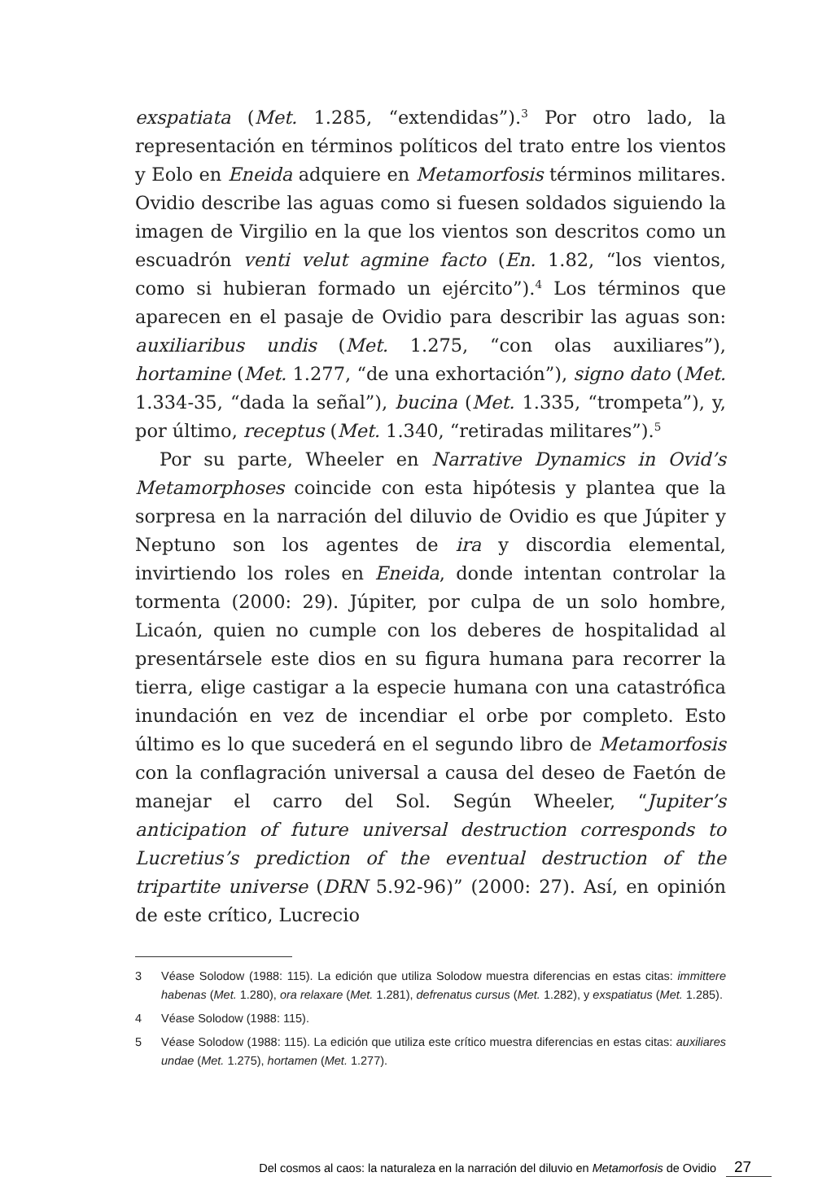exspatiata (Met. 1.285, “extendidas”).<sup>3</sup> Por otro lado, la representación en términos políticos del trato entre los vientos y Eolo en Eneida adquiere en Metamorfosis términos militares. Ovidio describe las aguas como si fuesen soldados siguiendo la imagen de Virgilio en la que los vientos son descritos como un escuadrón venti velut agmine facto (En. 1.82, “los vientos, como si hubieran formado un ejército”).<sup>4</sup> Los términos que aparecen en el pasaje de Ovidio para describir las aguas son: auxiliaribus undis (Met. 1.275, “con olas auxiliares”), hortamine (Met. 1.277, “de una exhortación”), signo dato (Met. 1.334-35, “dada la señal”), bucina (Met. 1.335, “trompeta”), y, por último, receptus (Met. 1.340, “retiradas militares”).<sup>5</sup>
Por su parte, Wheeler en Narrative Dynamics in Ovid’s Metamorphoses coincide con esta hipótesis y plantea que la sorpresa en la narración del diluvio de Ovidio es que Júpiter y Neptuno son los agentes de ira y discordia elemental, invirtiendo los roles en Eneida, donde intentan controlar la tormenta (2000: 29). Júpiter, por culpa de un solo hombre, Licaón, quien no cumple con los deberes de hospitalidad al presentársele este dios en su figura humana para recorrer la tierra, elige castigar a la especie humana con una catastrófica inundación en vez de incendiar el orbe por completo. Esto último es lo que sucederá en el segundo libro de Metamorfosis con la conflagración universal a causa del deseo de Faetón de manejar el carro del Sol. Según Wheeler, “Jupiter’s anticipation of future universal destruction corresponds to Lucretius’s prediction of the eventual destruction of the tripartite universe (DRN 5.92-96)” (2000: 27). Así, en opinión de este crítico, Lucrecio
3 Véase Solodow (1988: 115). La edición que utiliza Solodow muestra diferencias en estas citas: immittere habenas (Met. 1.280), ora relaxare (Met. 1.281), defrenatus cursus (Met. 1.282), y exspatiatus (Met. 1.285).
4 Véase Solodow (1988: 115).
5 Véase Solodow (1988: 115). La edición que utiliza este crítico muestra diferencias en estas citas: auxiliares undae (Met. 1.275), hortamen (Met. 1.277).
Del cosmos al caos: la naturaleza en la narración del diluvio en Metamorfosis de Ovidio 27